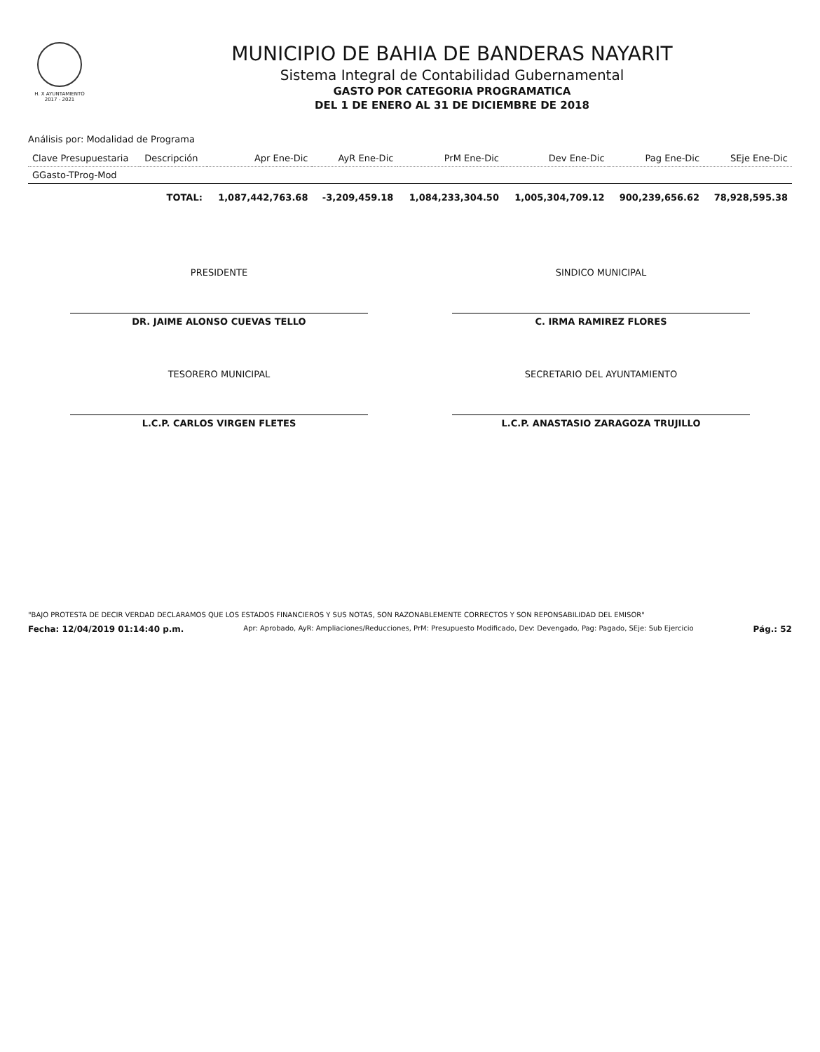H. X AYUNTAMIENTO 2017 - 2021
MUNICIPIO DE BAHIA DE BANDERAS NAYARIT
Sistema Integral de Contabilidad Gubernamental
GASTO POR CATEGORIA PROGRAMATICA
DEL 1 DE ENERO AL 31 DE DICIEMBRE DE 2018
Análisis por: Modalidad de Programa
| Clave Presupuestaria | Descripción | Apr Ene-Dic | AyR Ene-Dic | PrM Ene-Dic | Dev Ene-Dic | Pag Ene-Dic | SEje Ene-Dic |
| --- | --- | --- | --- | --- | --- | --- | --- |
| GGasto-TProg-Mod | | | | | | | |
| | TOTAL: | 1,087,442,763.68 | -3,209,459.18 | 1,084,233,304.50 | 1,005,304,709.12 | 900,239,656.62 | 78,928,595.38 |
PRESIDENTE
DR. JAIME ALONSO CUEVAS TELLO
SINDICO MUNICIPAL
C. IRMA RAMIREZ FLORES
TESORERO MUNICIPAL
L.C.P. CARLOS VIRGEN FLETES
SECRETARIO DEL AYUNTAMIENTO
L.C.P. ANASTASIO ZARAGOZA TRUJILLO
"BAJO PROTESTA DE DECIR VERDAD DECLARAMOS QUE LOS ESTADOS FINANCIEROS Y SUS NOTAS, SON RAZONABLEMENTE CORRECTOS Y SON REPONSABILIDAD DEL EMISOR"
Fecha: 12/04/2019 01:14:40 p.m. Apr: Aprobado, AyR: Ampliaciones/Reducciones, PrM: Presupuesto Modificado, Dev: Devengado, Pag: Pagado, SEje: Sub Ejercicio Pág.: 52